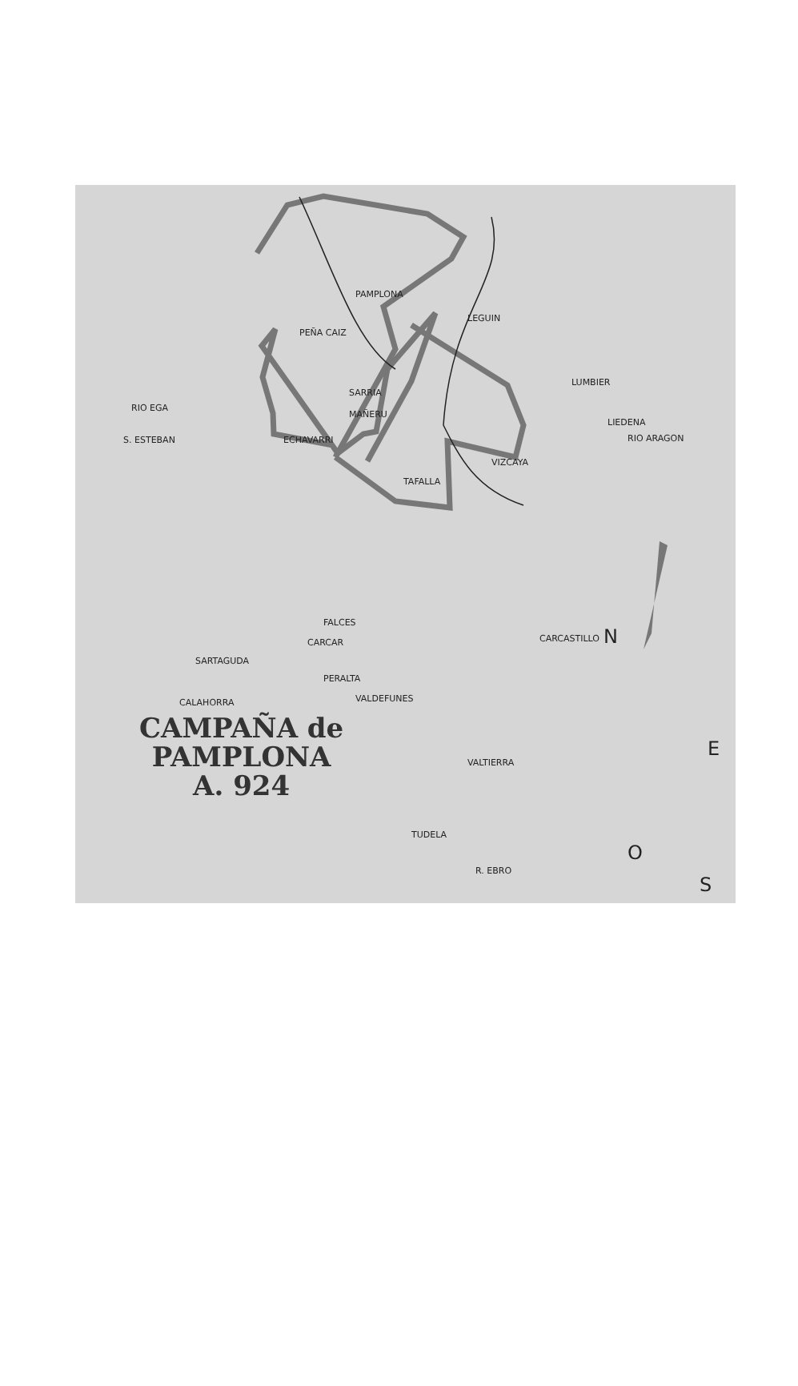PAMPLONA
LEGUIN
PEÑA CAIZ
SARRIA
MAÑERU
LUMBIER
LIEDENA
RIO ARAGON
RIO EGA
S. ESTEBAN ECHAVARRI
VIZCAYA
TAFALLA
CARCAR
FALCES
CARCASTILLO
SARTAGUDA
PERALTA
VALDEFUNES CALAHORRA
VALTIERRA
TUDELA
R. EBRO
N
E
O
S
CAMPAÑA de
PAMPLONA
A. 924